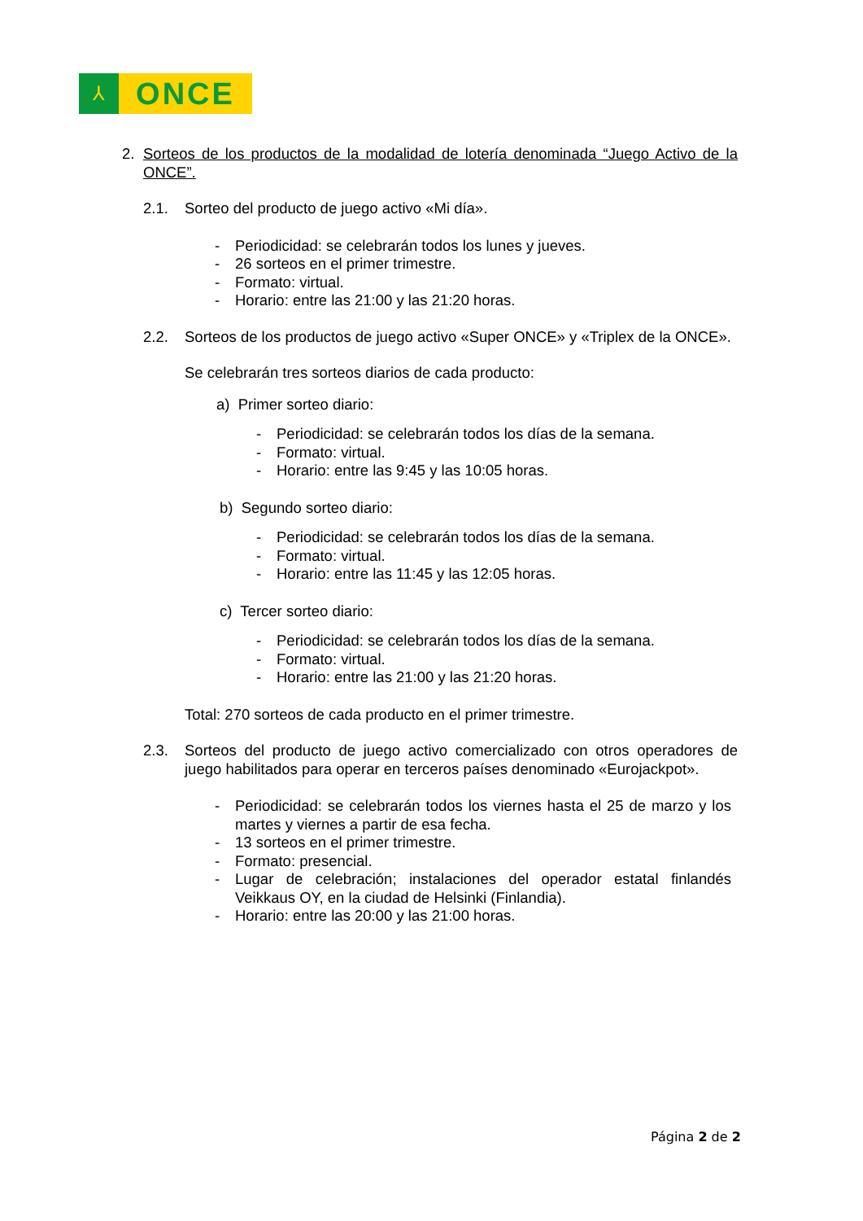⅄
ONCE
2. Sorteos de los productos de la modalidad de lotería denominada “Juego Activo de la ONCE”.
2.1. Sorteo del producto de juego activo «Mi día».
- Periodicidad: se celebrarán todos los lunes y jueves.
- 26 sorteos en el primer trimestre.
- Formato: virtual.
- Horario: entre las 21:00 y las 21:20 horas.
2.2. Sorteos de los productos de juego activo «Super ONCE» y «Triplex de la ONCE».
Se celebrarán tres sorteos diarios de cada producto:
a) Primer sorteo diario:
- Periodicidad: se celebrarán todos los días de la semana.
- Formato: virtual.
- Horario: entre las 9:45 y las 10:05 horas.
b) Segundo sorteo diario:
- Periodicidad: se celebrarán todos los días de la semana.
- Formato: virtual.
- Horario: entre las 11:45 y las 12:05 horas.
c) Tercer sorteo diario:
- Periodicidad: se celebrarán todos los días de la semana.
- Formato: virtual.
- Horario: entre las 21:00 y las 21:20 horas.
Total: 270 sorteos de cada producto en el primer trimestre.
2.3. Sorteos del producto de juego activo comercializado con otros operadores de juego habilitados para operar en terceros países denominado «Eurojackpot».
- Periodicidad: se celebrarán todos los viernes hasta el 25 de marzo y los martes y viernes a partir de esa fecha.
- 13 sorteos en el primer trimestre.
- Formato: presencial.
- Lugar de celebración; instalaciones del operador estatal finlandés Veikkaus OY, en la ciudad de Helsinki (Finlandia).
- Horario: entre las 20:00 y las 21:00 horas.
Página 2 de 2